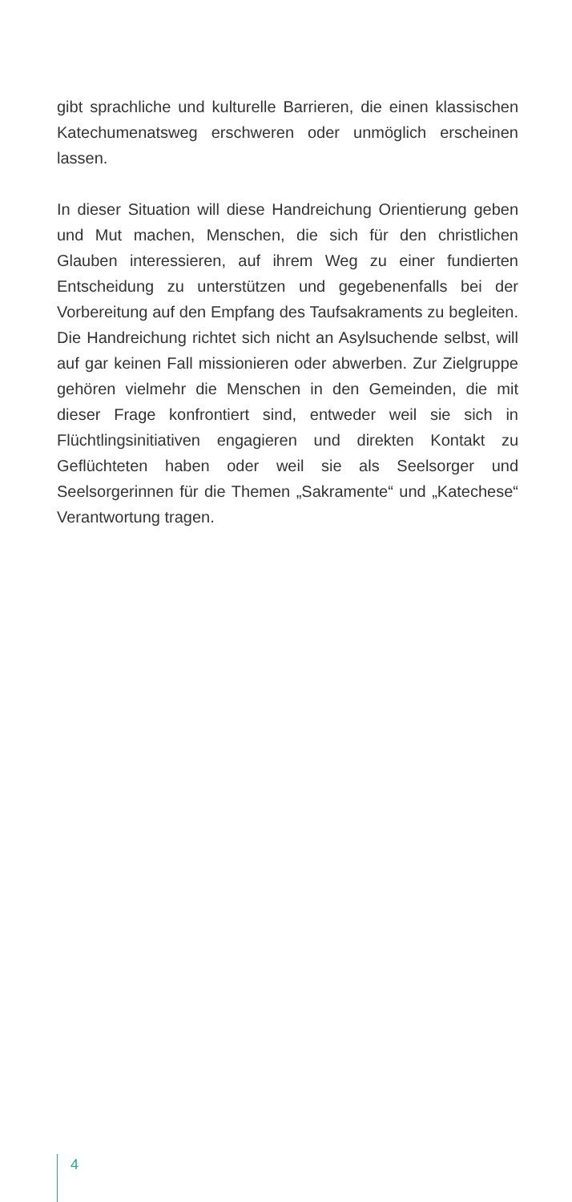gibt sprachliche und kulturelle Barrieren, die einen klassischen Katechumenatsweg erschweren oder unmöglich erscheinen lassen.
In dieser Situation will diese Handreichung Orientierung geben und Mut machen, Menschen, die sich für den christlichen Glauben interessieren, auf ihrem Weg zu einer fundierten Entscheidung zu unterstützen und gegebenenfalls bei der Vorbereitung auf den Empfang des Taufsakraments zu begleiten. Die Handreichung richtet sich nicht an Asylsuchende selbst, will auf gar keinen Fall missionieren oder abwerben. Zur Zielgruppe gehören vielmehr die Menschen in den Gemeinden, die mit dieser Frage konfrontiert sind, entweder weil sie sich in Flüchtlingsinitiativen engagieren und direkten Kontakt zu Geflüchteten haben oder weil sie als Seelsorger und Seelsorgerinnen für die Themen „Sakramente“ und „Katechese“ Verantwortung tragen.
4